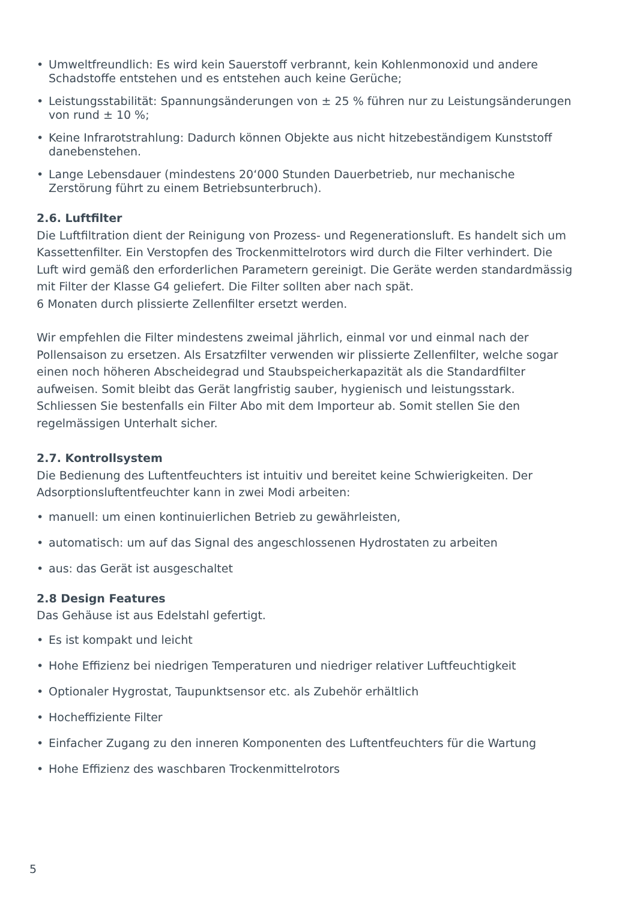• Umweltfreundlich: Es wird kein Sauerstoff verbrannt, kein Kohlenmonoxid und andere Schadstoffe entstehen und es entstehen auch keine Gerüche;
• Leistungsstabilität: Spannungsänderungen von ± 25 % führen nur zu Leistungsänderungen von rund ± 10 %;
• Keine Infrarotstrahlung: Dadurch können Objekte aus nicht hitzebeständigem Kunststoff danebenstehen.
• Lange Lebensdauer (mindestens 20‘000 Stunden Dauerbetrieb, nur mechanische Zerstörung führt zu einem Betriebsunterbruch).
2.6. Luftfilter
Die Luftfiltration dient der Reinigung von Prozess- und Regenerationsluft. Es handelt sich um Kassettenfilter. Ein Verstopfen des Trockenmittelrotors wird durch die Filter verhindert. Die Luft wird gemäß den erforderlichen Parametern gereinigt. Die Geräte werden standardmässig mit Filter der Klasse G4 geliefert. Die Filter sollten aber nach spät.
6 Monaten durch plissierte Zellenfilter ersetzt werden.
Wir empfehlen die Filter mindestens zweimal jährlich, einmal vor und einmal nach der Pollensaison zu ersetzen. Als Ersatzfilter verwenden wir plissierte Zellenfilter, welche sogar einen noch höheren Abscheidegrad und Staubspeicherkapazität als die Standardfilter aufweisen. Somit bleibt das Gerät langfristig sauber, hygienisch und leistungsstark. Schliessen Sie bestenfalls ein Filter Abo mit dem Importeur ab. Somit stellen Sie den regelmässigen Unterhalt sicher.
2.7. Kontrollsystem
Die Bedienung des Luftentfeuchters ist intuitiv und bereitet keine Schwierigkeiten. Der Adsorptionsluftentfeuchter kann in zwei Modi arbeiten:
• manuell: um einen kontinuierlichen Betrieb zu gewährleisten,
• automatisch: um auf das Signal des angeschlossenen Hydrostaten zu arbeiten
• aus: das Gerät ist ausgeschaltet
2.8 Design Features
Das Gehäuse ist aus Edelstahl gefertigt.
• Es ist kompakt und leicht
• Hohe Effizienz bei niedrigen Temperaturen und niedriger relativer Luftfeuchtigkeit
• Optionaler Hygrostat, Taupunktsensor etc. als Zubehör erhältlich
• Hocheffiziente Filter
• Einfacher Zugang zu den inneren Komponenten des Luftentfeuchters für die Wartung
• Hohe Effizienz des waschbaren Trockenmittelrotors
5